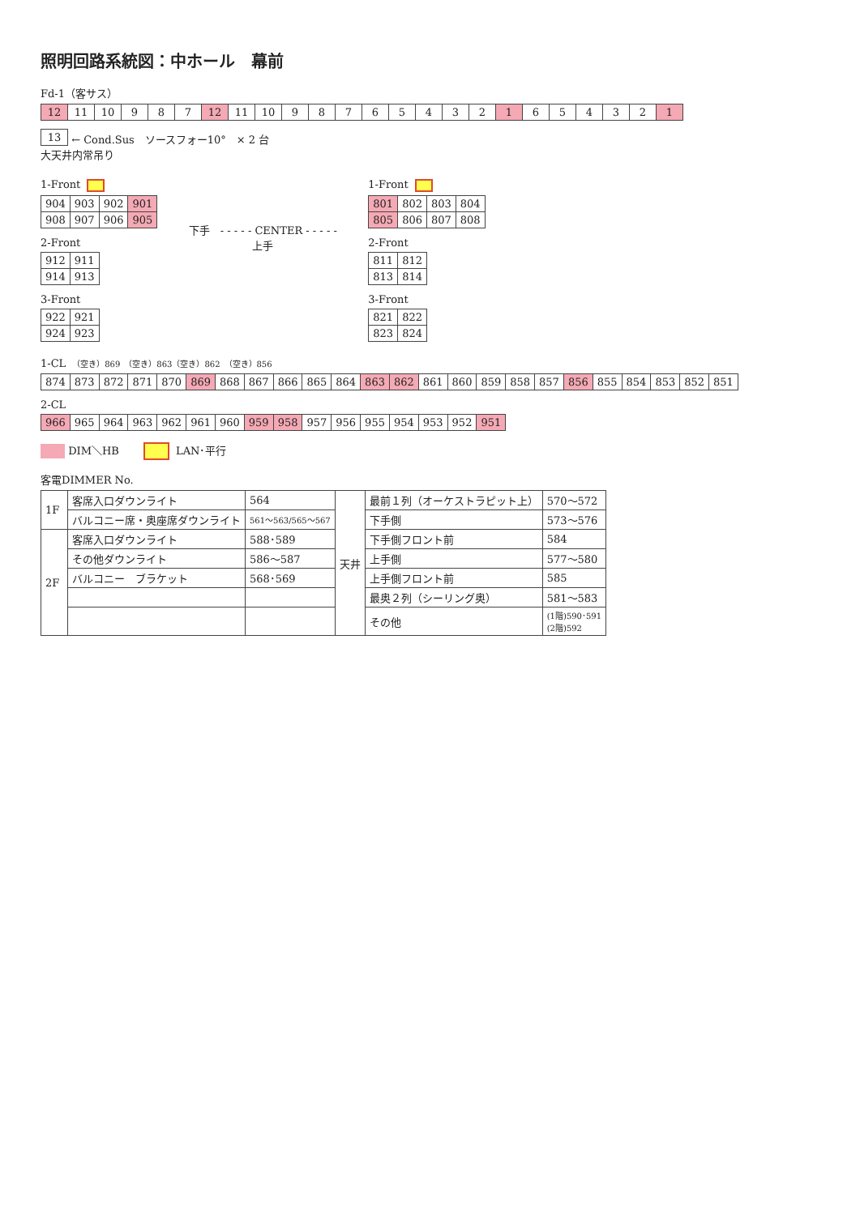照明回路系統図：中ホール　幕前
Fd-1（客サス）
| 12 | 11 | 10 | 9 | 8 | 7 | 12 | 11 | 10 | 9 | 8 | 7 | 6 | 5 | 4 | 3 | 2 | 1 | 6 | 5 | 4 | 3 | 2 | 1 |
| 13 |
← Cond.Sus　ソースフォー10°　× 2 台
大天井内常吊り
1-Front
| 904 | 903 | 902 | 901 |
| 908 | 907 | 906 | 905 |
2-Front
| 912 | 911 |
| 914 | 913 |
3-Front
| 922 | 921 |
| 924 | 923 |
下手　- - - - - CENTER - - - - -　上手
1-Front
| 801 | 802 | 803 | 804 |
| 805 | 806 | 807 | 808 |
2-Front
| 811 | 812 |
| 813 | 814 |
3-Front
| 821 | 822 |
| 823 | 824 |
1-CL　（空き）869　（空き）863（空き）862　（空き）856
| 874 | 873 | 872 | 871 | 870 | 869 | 868 | 867 | 866 | 865 | 864 | 863 | 862 | 861 | 860 | 859 | 858 | 857 | 856 | 855 | 854 | 853 | 852 | 851 |
2-CL
| 966 | 965 | 964 | 963 | 962 | 961 | 960 | 959 | 958 | 957 | 956 | 955 | 954 | 953 | 952 | 951 |
DIM＼HB　　 LAN･平行
客電DIMMER No.
| 1F | 客席入口ダウンライト | 564 | 天井 | 最前１列（オーケストラピット上） | 570～572 |
| | バルコニー席・奥座席ダウンライト | 561～563/565～567 | | 下手側 | 573～576 |
| 2F | 客席入口ダウンライト | 588･589 | | 下手側フロント前 | 584 |
| | その他ダウンライト | 586～587 | | 上手側 | 577～580 |
| | バルコニー ブラケット | 568･569 | | 上手側フロント前 | 585 |
| | | | | 最奥２列（シーリング奥） | 581～583 |
| | | | | その他 | (1階)590･591 (2階)592 |